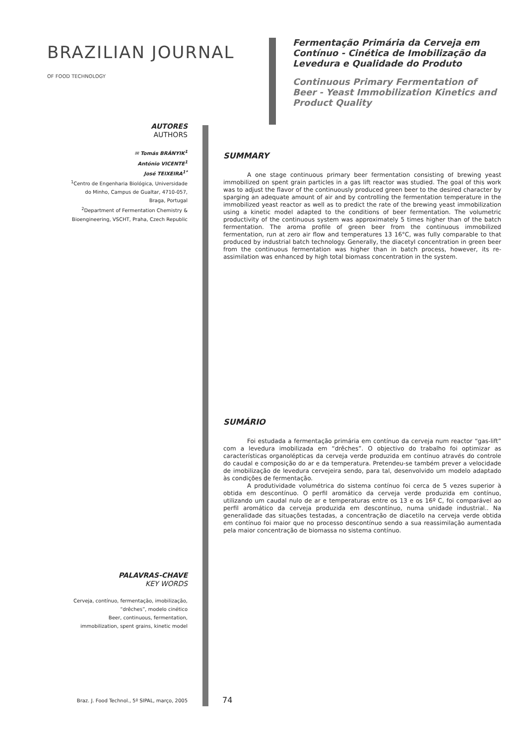BRAZILIAN JOURNAL
OF FOOD TECHNOLOGY
Fermentação Primária da Cerveja em Contínuo - Cinética de Imobilização da Levedura e Qualidade do Produto
Continuous Primary Fermentation of Beer - Yeast Immobilization Kinetics and Product Quality
AUTORES
AUTHORS
✉ Tomás BRÁNYIK<sup>1</sup>
António VICENTE<sup>1</sup>
José TEIXEIRA<sup>1*</sup>
<sup>1</sup> Centro de Engenharia Biológica, Universidade do Minho, Campus de Gualtar, 4710-057, Braga, Portugal
<sup>2</sup> Department of Fermentation Chemistry & Bioengineering, VSCHT, Praha, Czech Republic
SUMMARY
A one stage continuous primary beer fermentation consisting of brewing yeast immobilized on spent grain particles in a gas lift reactor was studied. The goal of this work was to adjust the flavor of the continuously produced green beer to the desired character by sparging an adequate amount of air and by controlling the fermentation temperature in the immobilized yeast reactor as well as to predict the rate of the brewing yeast immobilization using a kinetic model adapted to the conditions of beer fermentation. The volumetric productivity of the continuous system was approximately 5 times higher than of the batch fermentation. The aroma profile of green beer from the continuous immobilized fermentation, run at zero air flow and temperatures 13 16°C, was fully comparable to that produced by industrial batch technology. Generally, the diacetyl concentration in green beer from the continuous fermentation was higher than in batch process, however, its re-assimilation was enhanced by high total biomass concentration in the system.
SUMÁRIO
Foi estudada a fermentação primária em contínuo da cerveja num reactor “gas-lift” com a levedura imobilizada em “drêches”. O objectivo do trabalho foi optimizar as características organolépticas da cerveja verde produzida em contínuo através do controle do caudal e composição do ar e da temperatura. Pretendeu-se também prever a velocidade de imobilização de levedura cervejeira sendo, para tal, desenvolvido um modelo adaptado às condições de fermentação.
A produtividade volumétrica do sistema contínuo foi cerca de 5 vezes superior à obtida em descontínuo. O perfil aromático da cerveja verde produzida em contínuo, utilizando um caudal nulo de ar e temperaturas entre os 13 e os 16º C, foi comparável ao perfil aromático da cerveja produzida em descontínuo, numa unidade industrial.. Na generalidade das situações testadas, a concentração de diacetilo na cerveja verde obtida em contínuo foi maior que no processo descontínuo sendo a sua reassimilação aumentada pela maior concentração de biomassa no sistema contínuo.
PALAVRAS-CHAVE
KEY WORDS
Cerveja, contínuo, fermentação, imobilização, “drêches”, modelo cinético
Beer, continuous, fermentation, immobilization, spent grains, kinetic model
Braz. J. Food Technol., 5º SIPAL, março, 2005
74